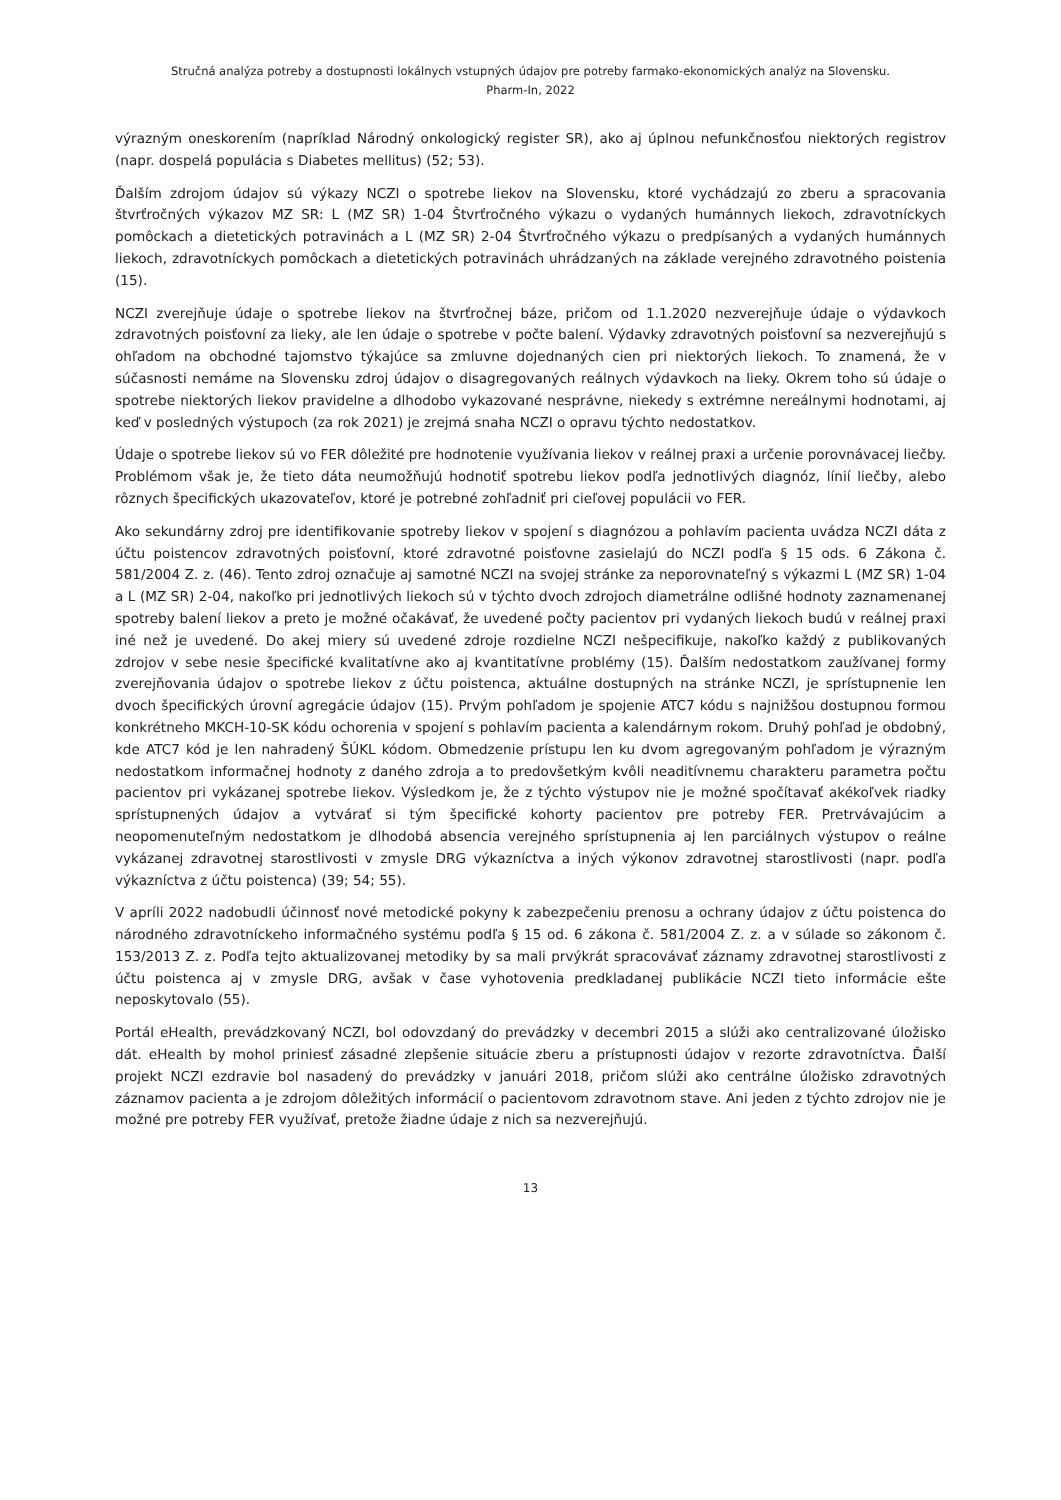Stručná analýza potreby a dostupnosti lokálnych vstupných údajov pre potreby farmako-ekonomických analýz na Slovensku.
Pharm-In, 2022
výrazným oneskorením (napríklad Národný onkologický register SR), ako aj úplnou nefunkčnosťou niektorých registrov (napr. dospelá populácia s Diabetes mellitus) (52; 53).
Ďalším zdrojom údajov sú výkazy NCZI o spotrebe liekov na Slovensku, ktoré vychádzajú zo zberu a spracovania štvrťročných výkazov MZ SR: L (MZ SR) 1-04 Štvrťročného výkazu o vydaných humánnych liekoch, zdravotníckych pomôckach a dietetických potravinách a L (MZ SR) 2-04 Štvrťročného výkazu o predpísaných a vydaných humánnych liekoch, zdravotníckych pomôckach a dietetických potravinách uhrádzaných na základe verejného zdravotného poistenia (15).
NCZI zverejňuje údaje o spotrebe liekov na štvrťročnej báze, pričom od 1.1.2020 nezverejňuje údaje o výdavkoch zdravotných poisťovní za lieky, ale len údaje o spotrebe v počte balení. Výdavky zdravotných poisťovní sa nezverejňujú s ohľadom na obchodné tajomstvo týkajúce sa zmluvne dojednaných cien pri niektorých liekoch. To znamená, že v súčasnosti nemáme na Slovensku zdroj údajov o disagregovaných reálnych výdavkoch na lieky. Okrem toho sú údaje o spotrebe niektorých liekov pravidelne a dlhodobo vykazované nesprávne, niekedy s extrémne nereálnymi hodnotami, aj keď v posledných výstupoch (za rok 2021) je zrejmá snaha NCZI o opravu týchto nedostatkov.
Údaje o spotrebe liekov sú vo FER dôležité pre hodnotenie využívania liekov v reálnej praxi a určenie porovnávacej liečby. Problémom však je, že tieto dáta neumožňujú hodnotiť spotrebu liekov podľa jednotlivých diagnóz, línií liečby, alebo rôznych špecifických ukazovateľov, ktoré je potrebné zohľadniť pri cieľovej populácii vo FER.
Ako sekundárny zdroj pre identifikovanie spotreby liekov v spojení s diagnózou a pohlavím pacienta uvádza NCZI dáta z účtu poistencov zdravotných poisťovní, ktoré zdravotné poisťovne zasielajú do NCZI podľa § 15 ods. 6 Zákona č. 581/2004 Z. z. (46). Tento zdroj označuje aj samotné NCZI na svojej stránke za neporovnateľný s výkazmi L (MZ SR) 1-04 a L (MZ SR) 2-04, nakoľko pri jednotlivých liekoch sú v týchto dvoch zdrojoch diametrálne odlišné hodnoty zaznamenanej spotreby balení liekov a preto je možné očakávať, že uvedené počty pacientov pri vydaných liekoch budú v reálnej praxi iné než je uvedené. Do akej miery sú uvedené zdroje rozdielne NCZI nešpecifikuje, nakoľko každý z publikovaných zdrojov v sebe nesie špecifické kvalitatívne ako aj kvantitatívne problémy (15). Ďalším nedostatkom zaužívanej formy zverejňovania údajov o spotrebe liekov z účtu poistenca, aktuálne dostupných na stránke NCZI, je sprístupnenie len dvoch špecifických úrovní agregácie údajov (15). Prvým pohľadom je spojenie ATC7 kódu s najnižšou dostupnou formou konkrétneho MKCH-10-SK kódu ochorenia v spojení s pohlavím pacienta a kalendárnym rokom. Druhý pohľad je obdobný, kde ATC7 kód je len nahradený ŠÚKL kódom. Obmedzenie prístupu len ku dvom agregovaným pohľadom je výrazným nedostatkom informačnej hodnoty z daného zdroja a to predovšetkým kvôli neaditívnemu charakteru parametra počtu pacientov pri vykázanej spotrebe liekov. Výsledkom je, že z týchto výstupov nie je možné spočítavať akékoľvek riadky sprístupnených údajov a vytvárať si tým špecifické kohorty pacientov pre potreby FER. Pretrvávajúcim a neopomenuteľným nedostatkom je dlhodobá absencia verejného sprístupnenia aj len parciálnych výstupov o reálne vykázanej zdravotnej starostlivosti v zmysle DRG výkazníctva a iných výkonov zdravotnej starostlivosti (napr. podľa výkazníctva z účtu poistenca) (39; 54; 55).
V apríli 2022 nadobudli účinnosť nové metodické pokyny k zabezpečeniu prenosu a ochrany údajov z účtu poistenca do národného zdravotníckeho informačného systému podľa § 15 od. 6 zákona č. 581/2004 Z. z. a v súlade so zákonom č. 153/2013 Z. z. Podľa tejto aktualizovanej metodiky by sa mali prvýkrát spracovávať záznamy zdravotnej starostlivosti z účtu poistenca aj v zmysle DRG, avšak v čase vyhotovenia predkladanej publikácie NCZI tieto informácie ešte neposkytovalo (55).
Portál eHealth, prevádzkovaný NCZI, bol odovzdaný do prevádzky v decembri 2015 a slúži ako centralizované úložisko dát. eHealth by mohol priniesť zásadné zlepšenie situácie zberu a prístupnosti údajov v rezorte zdravotníctva. Ďalší projekt NCZI ezdravie bol nasadený do prevádzky v januári 2018, pričom slúži ako centrálne úložisko zdravotných záznamov pacienta a je zdrojom dôležitých informácií o pacientovom zdravotnom stave. Ani jeden z týchto zdrojov nie je možné pre potreby FER využívať, pretože žiadne údaje z nich sa nezverejňujú.
13